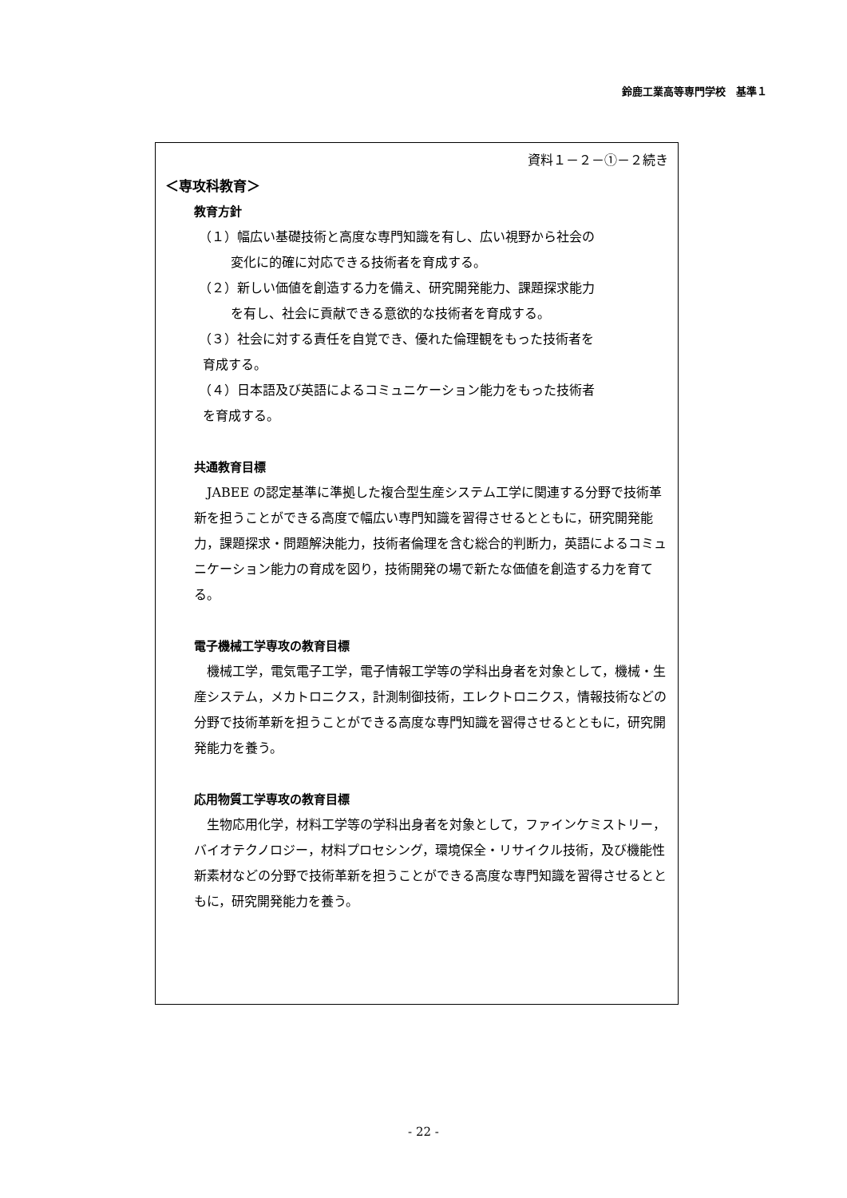鈴鹿工業高等専門学校　基準１
資料１－２－①－２続き
＜専攻科教育＞
教育方針
（１）幅広い基礎技術と高度な専門知識を有し、広い視野から社会の
変化に的確に対応できる技術者を育成する。
（２）新しい価値を創造する力を備え、研究開発能力、課題探求能力
を有し、社会に貢献できる意欲的な技術者を育成する。
（３）社会に対する責任を自覚でき、優れた倫理観をもった技術者を
育成する。
（４）日本語及び英語によるコミュニケーション能力をもった技術者
を育成する。
共通教育目標
　JABEE の認定基準に準拠した複合型生産システム工学に関連する分野で技術革新を担うことができる高度で幅広い専門知識を習得させるとともに，研究開発能力，課題探求・問題解決能力，技術者倫理を含む総合的判断力，英語によるコミュニケーション能力の育成を図り，技術開発の場で新たな価値を創造する力を育てる。
電子機械工学専攻の教育目標
　機械工学，電気電子工学，電子情報工学等の学科出身者を対象として，機械・生産システム，メカトロニクス，計測制御技術，エレクトロニクス，情報技術などの分野で技術革新を担うことができる高度な専門知識を習得させるとともに，研究開発能力を養う。
応用物質工学専攻の教育目標
　生物応用化学，材料工学等の学科出身者を対象として，ファインケミストリー，バイオテクノロジー，材料プロセシング，環境保全・リサイクル技術，及び機能性新素材などの分野で技術革新を担うことができる高度な専門知識を習得させるとともに，研究開発能力を養う。
- 22 -